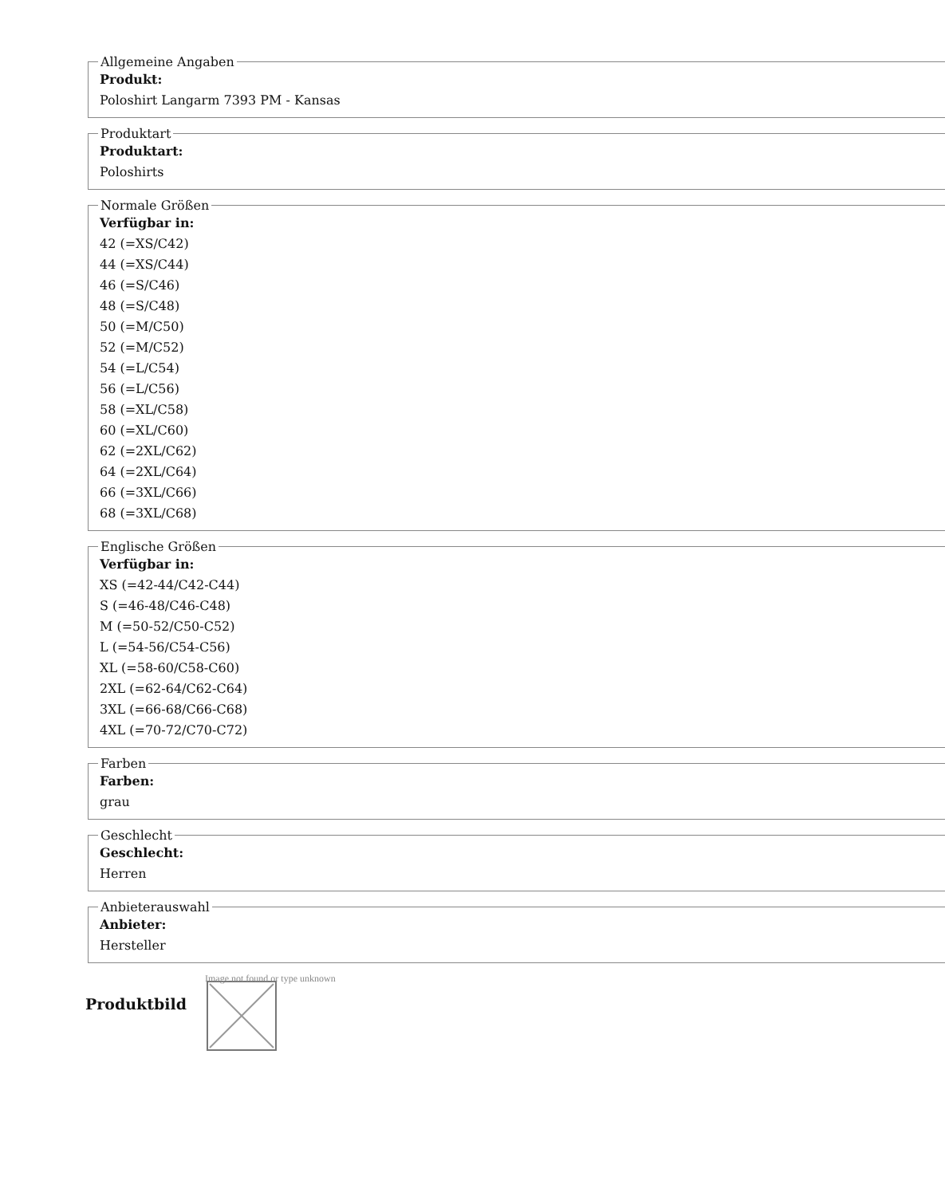Allgemeine Angaben
Produkt:
Poloshirt Langarm 7393 PM - Kansas
Produktart
Produktart:
Poloshirts
Normale Größen
Verfügbar in:
42 (=XS/C42)
44 (=XS/C44)
46 (=S/C46)
48 (=S/C48)
50 (=M/C50)
52 (=M/C52)
54 (=L/C54)
56 (=L/C56)
58 (=XL/C58)
60 (=XL/C60)
62 (=2XL/C62)
64 (=2XL/C64)
66 (=3XL/C66)
68 (=3XL/C68)
Englische Größen
Verfügbar in:
XS (=42-44/C42-C44)
S (=46-48/C46-C48)
M (=50-52/C50-C52)
L (=54-56/C54-C56)
XL (=58-60/C58-C60)
2XL (=62-64/C62-C64)
3XL (=66-68/C66-C68)
4XL (=70-72/C70-C72)
Farben
Farben:
grau
Geschlecht
Geschlecht:
Herren
Anbieterauswahl
Anbieter:
Hersteller
Produktbild
Image not found or type unknown